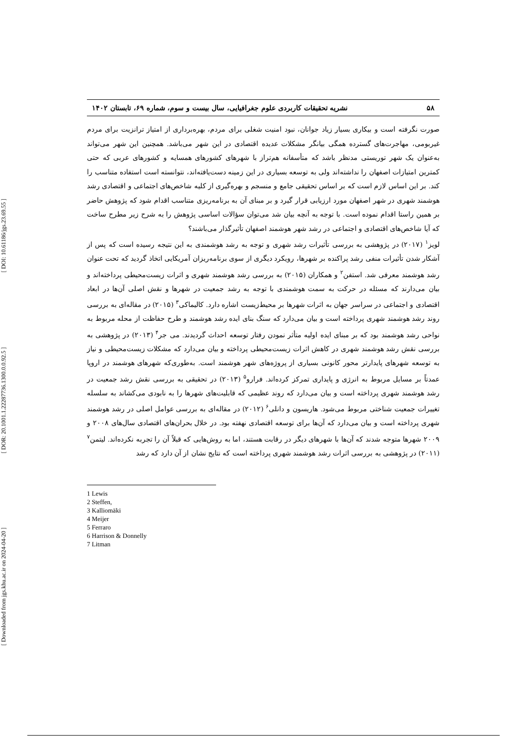[ DOI: 10.61186/jgs.23.69.55 ]
[ DOR: 20.1001.1.22287736.1300.0.0.92.5 ]
[ Downloaded from jgs.khu.ac.ir on 2024-04-20 ]
۵۸ نشریه تحقیقات کاربردی علوم جغرافیایی، سال بیست و سوم، شماره ۶۹، تابستان ۱۴۰۲
صورت نگرفته است و بیکاری بسیار زیاد جوانان، نبود امنیت شغلی برای مردم، بهره‌برداری از امتیاز ترانزیت برای مردم غیربومی، مهاجرت‌های گسترده همگی بیانگر مشکلات عدیده اقتصادی در این شهر می‌باشد. همچنین این شهر می‌تواند به‌عنوان یک شهر توریستی مدنظر باشد که متأسفانه هم‌تراز با شهرهای کشورهای همسایه و کشورهای عربی که حتی کمترین امتیازات اصفهان را نداشته‌اند ولی به توسعه بسیاری در این زمینه دست‌یافته‌اند، نتوانسته است استفاده متناسب را کند. بر این اساس لازم است که بر اساس تحقیقی جامع و منسجم و بهره‌گیری از کلیه شاخص‌های اجتماعی و اقتصادی رشد هوشمند شهری در شهر اصفهان مورد ارزیابی قرار گیرد و بر مبنای آن به برنامه‌ریزی متناسب اقدام شود که پژوهش حاضر بر همین راستا اقدام نموده است. با توجه به آنچه بیان شد می‌توان سؤالات اساسی پژوهش را به شرح زیر مطرح ساخت که آیا شاخص‌های اقتصادی و اجتماعی در رشد شهر هوشمند اصفهان تأثیرگذار می‌باشند؟
لویز<sup>۱</sup> (۲۰۱۷) در پژوهشی به بررسی تأثیرات رشد شهری و توجه به رشد هوشمندی به این نتیجه رسیده است که پس از آشکار شدن تأثیرات منفی رشد پراکنده بر شهرها، رویکرد دیگری از سوی برنامه‌ریزان آمریکایی اتخاذ گردید که تحت عنوان رشد هوشمند معرفی شد. استفن<sup>۲</sup> و همکاران (۲۰۱۵) به بررسی رشد هوشمند شهری و اثرات زیست‌محیطی پرداخته‌اند و بیان می‌دارند که مسئله در حرکت به سمت هوشمندی با توجه به رشد جمعیت در شهرها و نقش اصلی آن‌ها در ابعاد اقتصادی و اجتماعی در سراسر جهان به اثرات شهرها بر محیط‌زیست اشاره دارد. کالیماکی<sup>۳</sup> (۲۰۱۵) در مقاله‌ای به بررسی روند رشد هوشمند شهری پرداخته است و بیان می‌دارد که سنگ بنای ایده رشد هوشمند و طرح حفاظت از محله مربوط به نواحی رشد هوشمند بود که بر مبنای ایده اولیه متأثر نمودن رفتار توسعه احداث گردیدند. می جر<sup>۴</sup> (۲۰۱۳) در پژوهشی به بررسی نقش رشد هوشمند شهری در کاهش اثرات زیست‌محیطی پرداخته و بیان می‌دارد که مشکلات زیست‌محیطی و نیاز به توسعه شهرهای پایدارتر محور کانونی بسیاری از پروژه‌های شهر هوشمند است. به‌طوری‌که شهرهای هوشمند در اروپا عمدتاً بر مسایل مربوط به انرژی و پایداری تمرکز کرده‌اند. فرارو<sup>۵</sup> (۲۰۱۳) در تحقیقی به بررسی نقش رشد جمعیت در رشد هوشمند شهری پرداخته است و بیان می‌دارد که روند عظیمی که قابلیت‌های شهرها را به نابودی می‌کشاند به سلسله تغییرات جمعیت شناختی مربوط می‌شود. هاریسون و دانلی<sup>۶</sup> (۲۰۱۲) در مقاله‌ای به بررسی عوامل اصلی در رشد هوشمند شهری پرداخته است و بیان می‌دارد که آن‌ها برای توسعه اقتصادی نهفته بود. در خلال بحران‌های اقتصادی سال‌های ۲۰۰۸ و ۲۰۰۹ شهرها متوجه شدند که آن‌ها با شهرهای دیگر در رقابت هستند، اما به روش‌هایی که قبلاً آن را تجربه نکرده‌اند. لیتمن<sup>۷</sup> (۲۰۱۱) در پژوهشی به بررسی اثرات رشد هوشمند شهری پرداخته است که نتایج نشان از آن دارد که رشد
1 Lewis
2 Steffen,
3 Kalliomäki
4 Meijer
5 Ferraro
6 Harrison & Donnelly
7 Litman